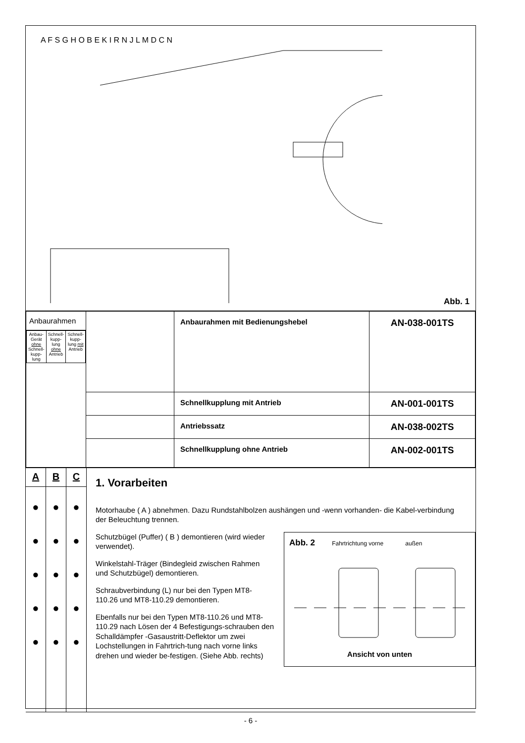A F S G H O B E K I R N J L M D C N
Abb. 1
| Anbaurahmen / Anbau-Gerät ohne Schnell-kupp-lung / Schnell-kupp-lung ohne Antrieb / Schnell-kupp-lung mit Antrieb / | | Anbaurahmen mit Bedienungshebel | AN-038-001TS |
| | | Schnellkupplung mit Antrieb | AN-001-001TS |
| | | Antriebssatz | AN-038-002TS |
| | | Schnellkupplung ohne Antrieb | AN-002-001TS |
A
●
●
●
●
●
B
●
●
●
●
●
C
●
●
●
●
●
1. Vorarbeiten
Motorhaube ( A ) abnehmen. Dazu Rundstahlbolzen aushängen und -wenn vorhanden- die Kabel-verbindung der Beleuchtung trennen.
Abb. 2 Fahrtrichtung vorne außen
Ansicht von unten
Schutzbügel (Puffer) ( B ) demontieren (wird wieder verwendet).
Winkelstahl-Träger (Bindegleid zwischen Rahmen und Schutzbügel) demontieren.
Schraubverbindung (L) nur bei den Typen MT8-110.26 und MT8-110.29 demontieren.
Ebenfalls nur bei den Typen MT8-110.26 und MT8-110.29 nach Lösen der 4 Befestigungs-schrauben den Schalldämpfer -Gasaustritt-Deflektor um zwei Lochstellungen in Fahrtrich-tung nach vorne links drehen und wieder be-festigen. (Siehe Abb. rechts)
- 6 -